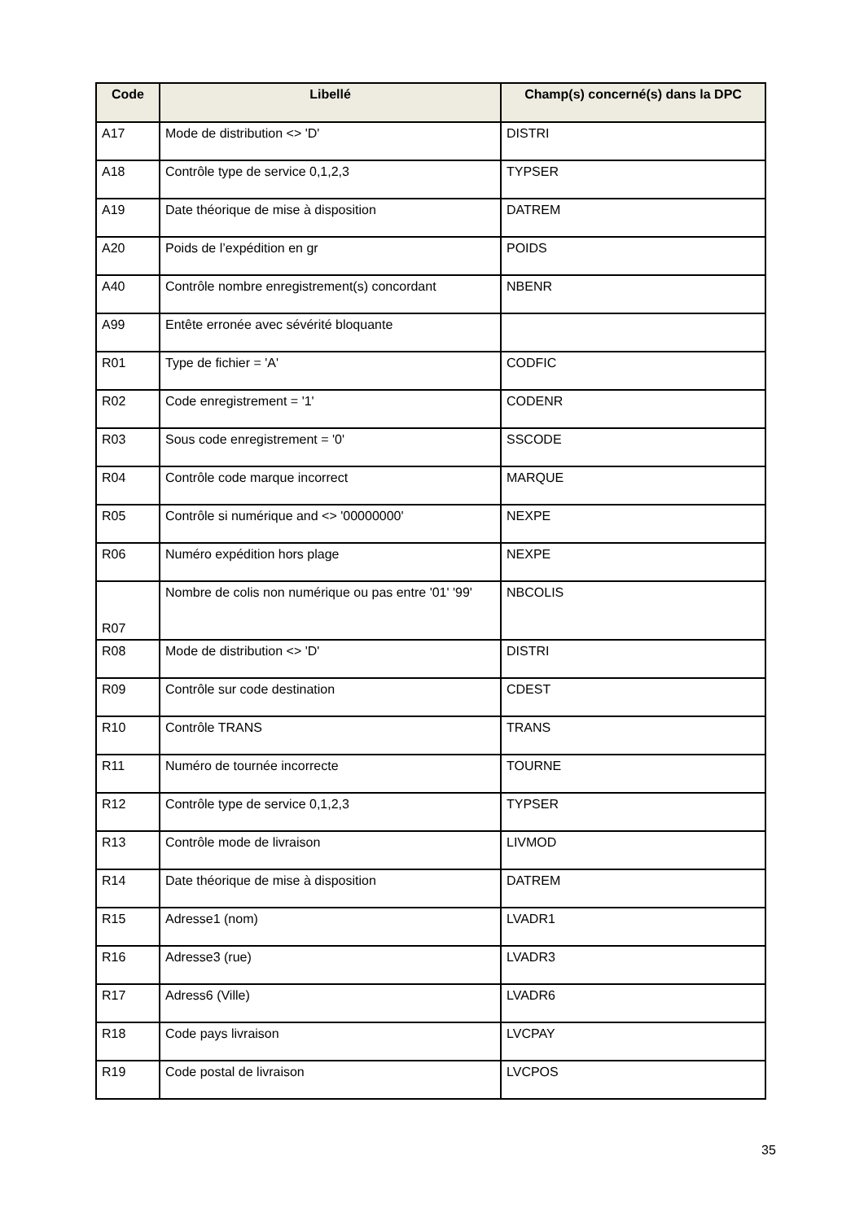| Code | Libellé | Champ(s) concerné(s) dans la DPC |
| --- | --- | --- |
| A17 | Mode de distribution <> 'D' | DISTRI |
| A18 | Contrôle type de service 0,1,2,3 | TYPSER |
| A19 | Date théorique de mise à disposition | DATREM |
| A20 | Poids de l’expédition en gr | POIDS |
| A40 | Contrôle nombre enregistrement(s) concordant | NBENR |
| A99 | Entête erronée avec sévérité bloquante | |
| R01 | Type de fichier = 'A' | CODFIC |
| R02 | Code enregistrement = '1' | CODENR |
| R03 | Sous code enregistrement = '0' | SSCODE |
| R04 | Contrôle code marque incorrect | MARQUE |
| R05 | Contrôle si numérique and <> '00000000' | NEXPE |
| R06 | Numéro expédition hors plage | NEXPE |
| R07 | Nombre de colis non numérique ou pas entre '01' '99' | NBCOLIS |
| R08 | Mode de distribution <> 'D' | DISTRI |
| R09 | Contrôle sur code destination | CDEST |
| R10 | Contrôle TRANS | TRANS |
| R11 | Numéro de tournée incorrecte | TOURNE |
| R12 | Contrôle type de service 0,1,2,3 | TYPSER |
| R13 | Contrôle mode de livraison | LIVMOD |
| R14 | Date théorique de mise à disposition | DATREM |
| R15 | Adresse1 (nom) | LVADR1 |
| R16 | Adresse3 (rue) | LVADR3 |
| R17 | Adress6 (Ville) | LVADR6 |
| R18 | Code pays livraison | LVCPAY |
| R19 | Code postal de livraison | LVCPOS |
35